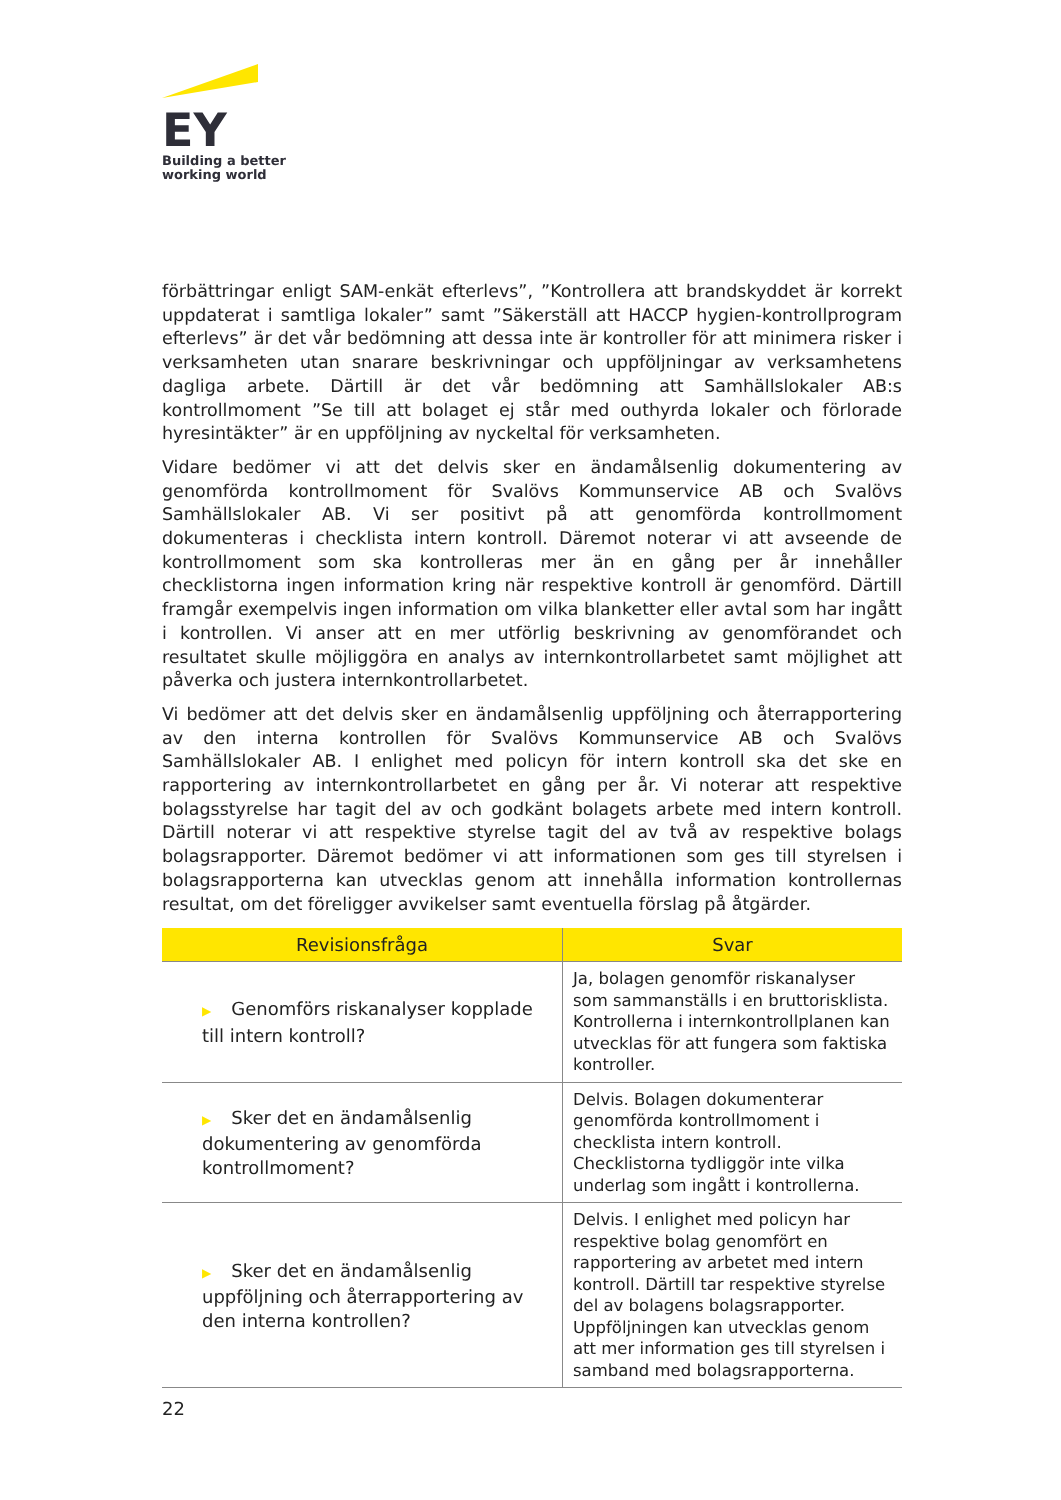EY
Building a better
working world
förbättringar enligt SAM-enkät efterlevs”, ”Kontrollera att brandskyddet är korrekt uppdaterat i samtliga lokaler” samt ”Säkerställ att HACCP hygien-kontrollprogram efterlevs” är det vår bedömning att dessa inte är kontroller för att minimera risker i verksamheten utan snarare beskrivningar och uppföljningar av verksamhetens dagliga arbete. Därtill är det vår bedömning att Samhällslokaler AB:s kontrollmoment ”Se till att bolaget ej står med outhyrda lokaler och förlorade hyresintäkter” är en uppföljning av nyckeltal för verksamheten.
Vidare bedömer vi att det delvis sker en ändamålsenlig dokumentering av genomförda kontrollmoment för Svalövs Kommunservice AB och Svalövs Samhällslokaler AB. Vi ser positivt på att genomförda kontrollmoment dokumenteras i checklista intern kontroll. Däremot noterar vi att avseende de kontrollmoment som ska kontrolleras mer än en gång per år innehåller checklistorna ingen information kring när respektive kontroll är genomförd. Därtill framgår exempelvis ingen information om vilka blanketter eller avtal som har ingått i kontrollen. Vi anser att en mer utförlig beskrivning av genomförandet och resultatet skulle möjliggöra en analys av internkontrollarbetet samt möjlighet att påverka och justera internkontrollarbetet.
Vi bedömer att det delvis sker en ändamålsenlig uppföljning och återrapportering av den interna kontrollen för Svalövs Kommunservice AB och Svalövs Samhällslokaler AB. I enlighet med policyn för intern kontroll ska det ske en rapportering av internkontrollarbetet en gång per år. Vi noterar att respektive bolagsstyrelse har tagit del av och godkänt bolagets arbete med intern kontroll. Därtill noterar vi att respektive styrelse tagit del av två av respektive bolags bolagsrapporter. Däremot bedömer vi att informationen som ges till styrelsen i bolagsrapporterna kan utvecklas genom att innehålla information kontrollernas resultat, om det föreligger avvikelser samt eventuella förslag på åtgärder.
| Revisionsfråga | Svar |
| --- | --- |
| ▶ Genomförs riskanalyser kopplade till intern kontroll? | Ja, bolagen genomför riskanalyser som sammanställs i en bruttorisklista. Kontrollerna i internkontrollplanen kan utvecklas för att fungera som faktiska kontroller. |
| ▶ Sker det en ändamålsenlig dokumentering av genomförda kontrollmoment? | Delvis. Bolagen dokumenterar genomförda kontrollmoment i checklista intern kontroll. Checklistorna tydliggör inte vilka underlag som ingått i kontrollerna. |
| ▶ Sker det en ändamålsenlig uppföljning och återrapportering av den interna kontrollen? | Delvis. I enlighet med policyn har respektive bolag genomfört en rapportering av arbetet med intern kontroll. Därtill tar respektive styrelse del av bolagens bolagsrapporter. Uppföljningen kan utvecklas genom att mer information ges till styrelsen i samband med bolagsrapporterna. |
22